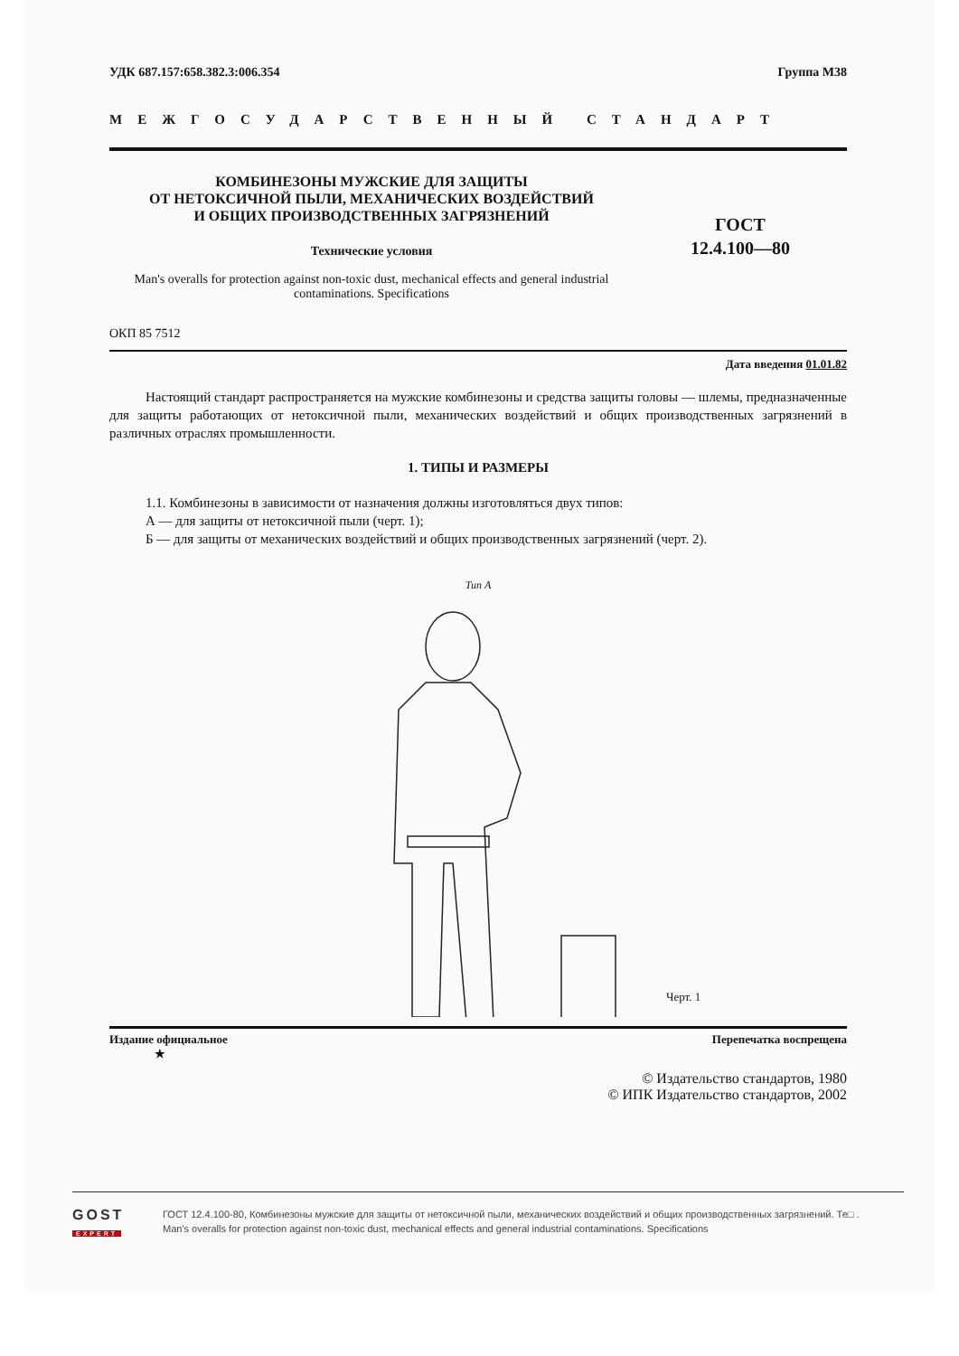УДК 687.157:658.382.3:006.354 Группа М38
МЕЖГОСУДАРСТВЕННЫЙ СТАНДАРТ
КОМБИНЕЗОНЫ МУЖСКИЕ ДЛЯ ЗАЩИТЫ
ОТ НЕТОКСИЧНОЙ ПЫЛИ, МЕХАНИЧЕСКИХ ВОЗДЕЙСТВИЙ
И ОБЩИХ ПРОИЗВОДСТВЕННЫХ ЗАГРЯЗНЕНИЙ
Технические условия
ГОСТ
12.4.100—80
Man's overalls for protection against non-toxic dust, mechanical effects and general industrial contaminations. Specifications
ОКП 85 7512
Дата введения 01.01.82
Настоящий стандарт распространяется на мужские комбинезоны и средства защиты головы — шлемы, предназначенные для защиты работающих от нетоксичной пыли, механических воздействий и общих производственных загрязнений в различных отраслях промышленности.
1. ТИПЫ И РАЗМЕРЫ
1.1. Комбинезоны в зависимости от назначения должны изготовляться двух типов:
А — для защиты от нетоксичной пыли (черт. 1);
Б — для защиты от механических воздействий и общих производственных загрязнений (черт. 2).
Тип А
Черт. 1
Издание официальное
★ Перепечатка воспрещена
© Издательство стандартов, 1980
© ИПК Издательство стандартов, 2002
GOST
EXPERT
ГОСТ 12.4.100-80, Комбинезоны мужские для защиты от нетоксичной пыли, механических воздействий и общих производственных загрязнений. Те□ .
Man's overalls for protection against non-toxic dust, mechanical effects and general industrial contaminations. Specifications